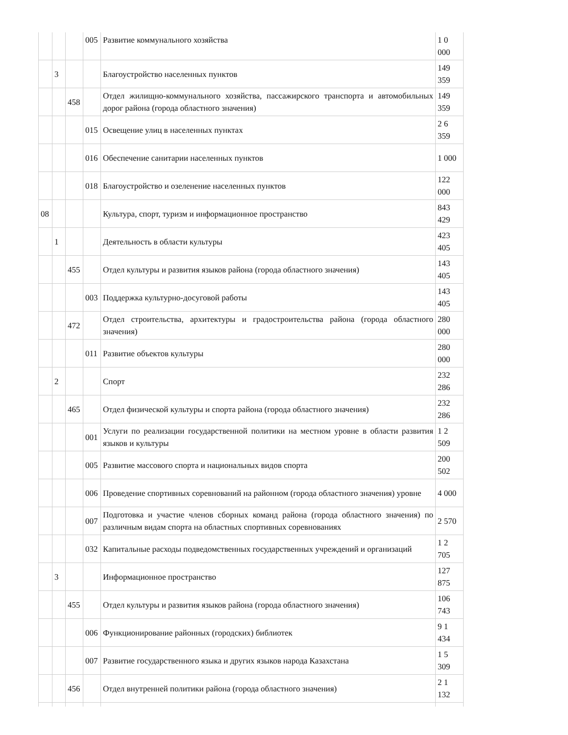| | | | 005 | Развитие коммунального хозяйства | 1 0 000 |
| | 3 | | | Благоустройство населенных пунктов | 149 359 |
| | | 458 | | Отдел жилищно-коммунального хозяйства, пассажирского транспорта и автомобильных дорог района (города областного значения) | 149 359 |
| | | | 015 | Освещение улиц в населенных пунктах | 2 6 359 |
| | | | 016 | Обеспечение санитарии населенных пунктов | 1 000 |
| | | | 018 | Благоустройство и озеленение населенных пунктов | 122 000 |
| 08 | | | | Культура, спорт, туризм и информационное пространство | 843 429 |
| | 1 | | | Деятельность в области культуры | 423 405 |
| | | 455 | | Отдел культуры и развития языков района (города областного значения) | 143 405 |
| | | | 003 | Поддержка культурно-досуговой работы | 143 405 |
| | | 472 | | Отдел строительства, архитектуры и градостроительства района (города областного значения) | 280 000 |
| | | | 011 | Развитие объектов культуры | 280 000 |
| | 2 | | | Спорт | 232 286 |
| | | 465 | | Отдел физической культуры и спорта района (города областного значения) | 232 286 |
| | | | 001 | Услуги по реализации государственной политики на местном уровне в области развития языков и культуры | 1 2 509 |
| | | | 005 | Развитие массового спорта и национальных видов спорта | 200 502 |
| | | | 006 | Проведение спортивных соревнований на районном (города областного значения) уровне | 4 000 |
| | | | 007 | Подготовка и участие членов сборных команд района (города областного значения) по различным видам спорта на областных спортивных соревнованиях | 2 570 |
| | | | 032 | Капитальные расходы подведомственных государственных учреждений и организаций | 1 2 705 |
| | 3 | | | Информационное пространство | 127 875 |
| | | 455 | | Отдел культуры и развития языков района (города областного значения) | 106 743 |
| | | | 006 | Функционирование районных (городских) библиотек | 9 1 434 |
| | | | 007 | Развитие государственного языка и других языков народа Казахстана | 1 5 309 |
| | | 456 | | Отдел внутренней политики района (города областного значения) | 2 1 132 |